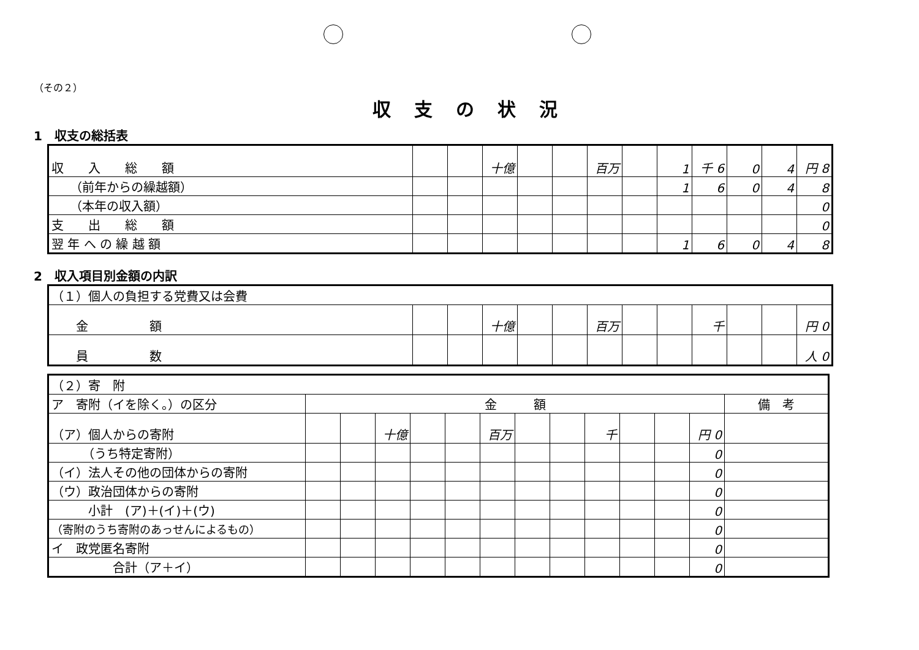（その２）
収支の状況
1　収支の総括表
| 収 入 総 額 | | | 十億 | | | 百万 | | 1 | 千 6 | 0 | 4 | 円 8 |
| （前年からの繰越額） | | | | | | | | 1 | 6 | 0 | 4 | 8 |
| （本年の収入額） | | | | | | | | | | | | 0 |
| 支 出 総 額 | | | | | | | | | | | | 0 |
| 翌 年 へ の 繰 越 額 | | | | | | | | 1 | 6 | 0 | 4 | 8 |
2　収入項目別金額の内訳
| （１）個人の負担する党費又は会費 | | | | | | | | | | | | |
| 金 額 | | | 十億 | | | 百万 | | | 千 | | | 円 0 |
| 員 数 | | | | | | | | | | | | 人 0 |
| （２）寄 附 | | | | | | | | | | | | | |
| ア 寄附（イを除く。）の区分 | 金 額 | | | | | | | | | | | | 備 考 |
| （ア）個人からの寄附 | | | 十億 | | | 百万 | | | 千 | | | 円 0 | |
| （うち特定寄附） | | | | | | | | | | | | 0 | |
| （イ）法人その他の団体からの寄附 | | | | | | | | | | | | 0 | |
| （ウ）政治団体からの寄附 | | | | | | | | | | | | 0 | |
| 小計 (ア)＋(イ)＋(ウ) | | | | | | | | | | | | 0 | |
| （寄附のうち寄附のあっせんによるもの） | | | | | | | | | | | | 0 | |
| イ 政党匿名寄附 | | | | | | | | | | | | 0 | |
| 合計（ア＋イ） | | | | | | | | | | | | 0 | |